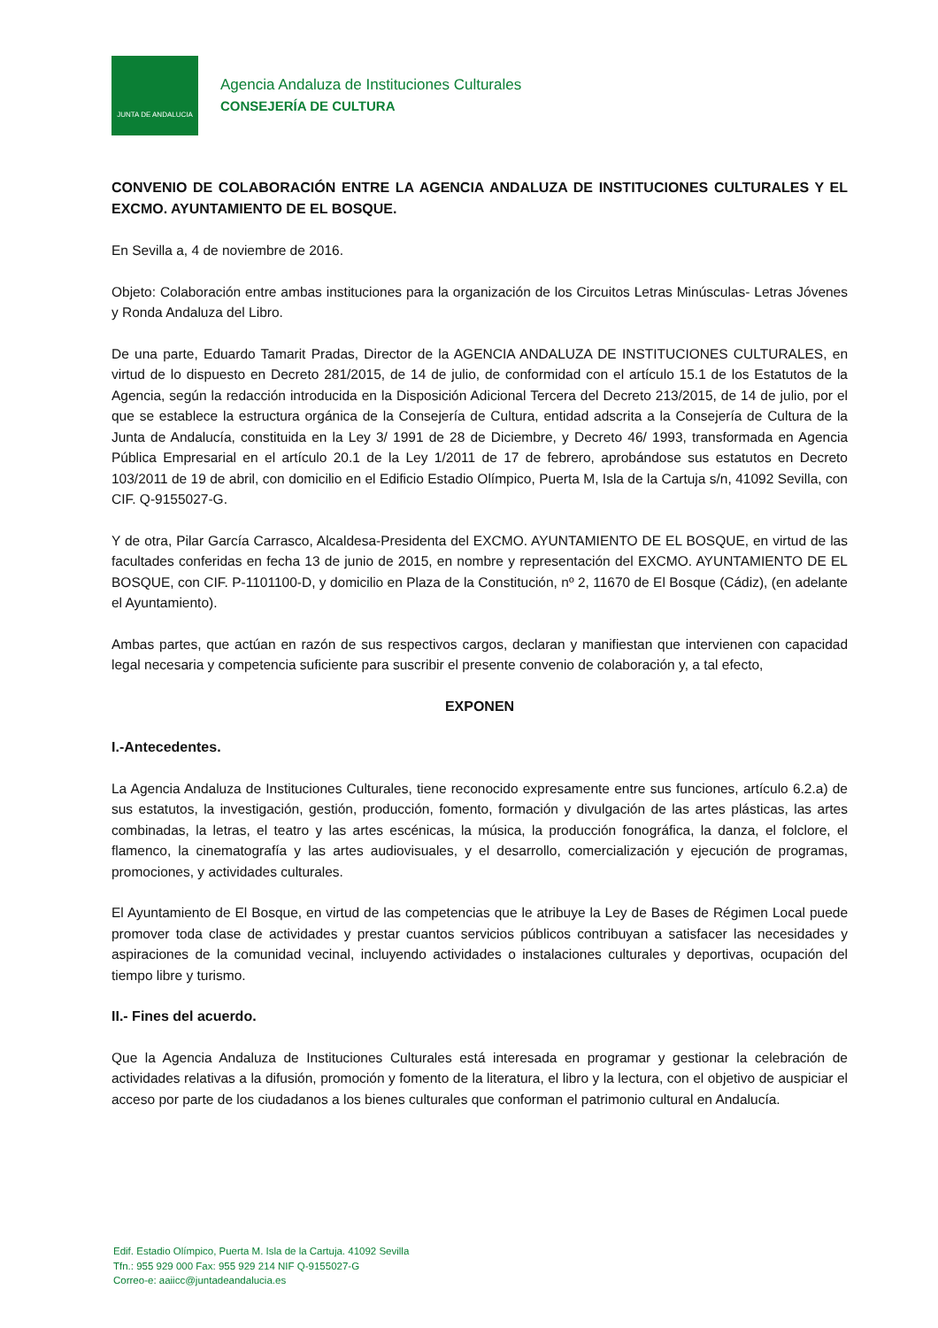JUNTA DE ANDALUCIA
Agencia Andaluza de Instituciones Culturales
CONSEJERÍA DE CULTURA
CONVENIO DE COLABORACIÓN ENTRE LA AGENCIA ANDALUZA DE INSTITUCIONES CULTURALES Y EL EXCMO. AYUNTAMIENTO DE EL BOSQUE.
En Sevilla a, 4 de noviembre de 2016.
Objeto: Colaboración entre ambas instituciones para la organización de los Circuitos Letras Minúsculas- Letras Jóvenes y Ronda Andaluza del Libro.
De una parte, Eduardo Tamarit Pradas, Director de la AGENCIA ANDALUZA DE INSTITUCIONES CULTURALES, en virtud de lo dispuesto en Decreto 281/2015, de 14 de julio, de conformidad con el artículo 15.1 de los Estatutos de la Agencia, según la redacción introducida en la Disposición Adicional Tercera del Decreto 213/2015, de 14 de julio, por el que se establece la estructura orgánica de la Consejería de Cultura, entidad adscrita a la Consejería de Cultura de la Junta de Andalucía, constituida en la Ley 3/ 1991 de 28 de Diciembre, y Decreto 46/ 1993, transformada en Agencia Pública Empresarial en el artículo 20.1 de la Ley 1/2011 de 17 de febrero, aprobándose sus estatutos en Decreto 103/2011 de 19 de abril, con domicilio en el Edificio Estadio Olímpico, Puerta M, Isla de la Cartuja s/n, 41092 Sevilla, con CIF. Q-9155027-G.
Y de otra, Pilar García Carrasco, Alcaldesa-Presidenta del EXCMO. AYUNTAMIENTO DE EL BOSQUE, en virtud de las facultades conferidas en fecha 13 de junio de 2015, en nombre y representación del EXCMO. AYUNTAMIENTO DE EL BOSQUE, con CIF. P-1101100-D, y domicilio en Plaza de la Constitución, nº 2, 11670 de El Bosque (Cádiz), (en adelante el Ayuntamiento).
Ambas partes, que actúan en razón de sus respectivos cargos, declaran y manifiestan que intervienen con capacidad legal necesaria y competencia suficiente para suscribir el presente convenio de colaboración y, a tal efecto,
EXPONEN
I.-Antecedentes.
La Agencia Andaluza de Instituciones Culturales, tiene reconocido expresamente entre sus funciones, artículo 6.2.a) de sus estatutos, la investigación, gestión, producción, fomento, formación y divulgación de las artes plásticas, las artes combinadas, la letras, el teatro y las artes escénicas, la música, la producción fonográfica, la danza, el folclore, el flamenco, la cinematografía y las artes audiovisuales, y el desarrollo, comercialización y ejecución de programas, promociones, y actividades culturales.
El Ayuntamiento de El Bosque, en virtud de las competencias que le atribuye la Ley de Bases de Régimen Local puede promover toda clase de actividades y prestar cuantos servicios públicos contribuyan a satisfacer las necesidades y aspiraciones de la comunidad vecinal, incluyendo actividades o instalaciones culturales y deportivas, ocupación del tiempo libre y turismo.
II.- Fines del acuerdo.
Que la Agencia Andaluza de Instituciones Culturales está interesada en programar y gestionar la celebración de actividades relativas a la difusión, promoción y fomento de la literatura, el libro y la lectura, con el objetivo de auspiciar el acceso por parte de los ciudadanos a los bienes culturales que conforman el patrimonio cultural en Andalucía.
Edif. Estadio Olímpico, Puerta M. Isla de la Cartuja. 41092 Sevilla
Tfn.: 955 929 000 Fax: 955 929 214 NIF Q-9155027-G
Correo-e: aaiicc@juntadeandalucia.es